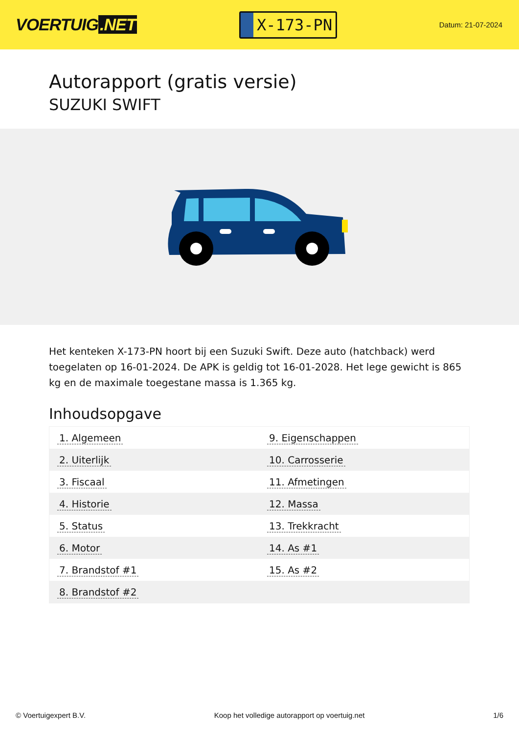VOERTUIG.NET
X-173-PN
Datum: 21-07-2024
Autorapport (gratis versie)
SUZUKI SWIFT
Het kenteken X-173-PN hoort bij een Suzuki Swift. Deze auto (hatchback) werd toegelaten op 16-01-2024. De APK is geldig tot 16-01-2028. Het lege gewicht is 865 kg en de maximale toegestane massa is 1.365 kg.
Inhoudsopgave
| 1. Algemeen | 9. Eigenschappen |
| 2. Uiterlijk | 10. Carrosserie |
| 3. Fiscaal | 11. Afmetingen |
| 4. Historie | 12. Massa |
| 5. Status | 13. Trekkracht |
| 6. Motor | 14. As #1 |
| 7. Brandstof #1 | 15. As #2 |
| 8. Brandstof #2 | |
© Voertuigexpert B.V. Koop het volledige autorapport op voertuig.net
1/6